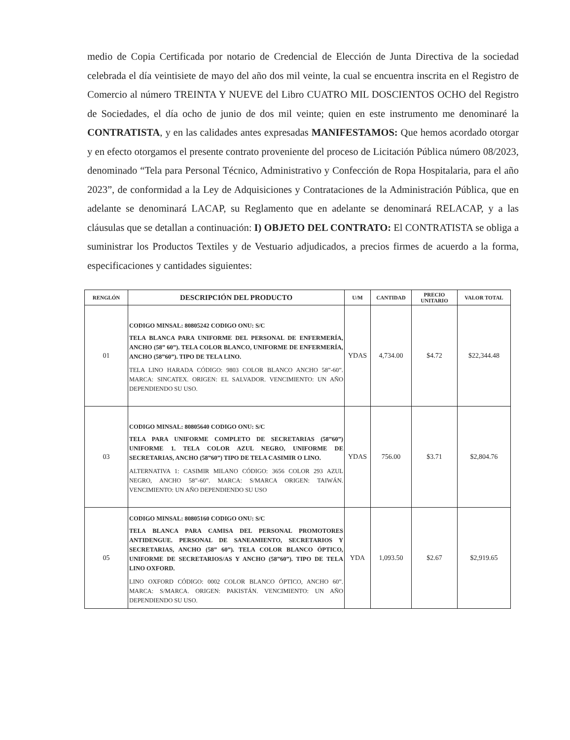medio de Copia Certificada por notario de Credencial de Elección de Junta Directiva de la sociedad celebrada el día veintisiete de mayo del año dos mil veinte, la cual se encuentra inscrita en el Registro de Comercio al número TREINTA Y NUEVE del Libro CUATRO MIL DOSCIENTOS OCHO del Registro de Sociedades, el día ocho de junio de dos mil veinte; quien en este instrumento me denominaré la CONTRATISTA, y en las calidades antes expresadas MANIFESTAMOS: Que hemos acordado otorgar y en efecto otorgamos el presente contrato proveniente del proceso de Licitación Pública número 08/2023, denominado “Tela para Personal Técnico, Administrativo y Confección de Ropa Hospitalaria, para el año 2023”, de conformidad a la Ley de Adquisiciones y Contrataciones de la Administración Pública, que en adelante se denominará LACAP, su Reglamento que en adelante se denominará RELACAP, y a las cláusulas que se detallan a continuación: I) OBJETO DEL CONTRATO: El CONTRATISTA se obliga a suministrar los Productos Textiles y de Vestuario adjudicados, a precios firmes de acuerdo a la forma, especificaciones y cantidades siguientes:
| RENGLÓN | DESCRIPCIÓN DEL PRODUCTO | U/M | CANTIDAD | PRECIO UNITARIO | VALOR TOTAL |
| --- | --- | --- | --- | --- | --- |
| 01 | CODIGO MINSAL: 80805242 CODIGO ONU: S/C TELA BLANCA PARA UNIFORME DEL PERSONAL DE ENFERMERÍA, ANCHO (58” 60”). TELA COLOR BLANCO, UNIFORME DE ENFERMERÍA, ANCHO (58”60”). TIPO DE TELA LINO. TELA LINO HARADA CÓDIGO: 9803 COLOR BLANCO ANCHO 58”-60”. MARCA: SINCATEX. ORIGEN: EL SALVADOR. VENCIMIENTO: UN AÑO DEPENDIENDO SU USO. | YDAS | 4,734.00 | $4.72 | $22,344.48 |
| 03 | CODIGO MINSAL: 80805640 CODIGO ONU: S/C TELA PARA UNIFORME COMPLETO DE SECRETARIAS (58”60”) UNIFORME 1. TELA COLOR AZUL NEGRO, UNIFORME DE SECRETARIAS, ANCHO (58”60”) TIPO DE TELA CASIMIR O LINO. ALTERNATIVA 1: CASIMIR MILANO CÓDIGO: 3656 COLOR 293 AZUL NEGRO, ANCHO 58”-60”. MARCA: S/MARCA ORIGEN: TAIWÁN. VENCIMIENTO: UN AÑO DEPENDIENDO SU USO | YDAS | 756.00 | $3.71 | $2,804.76 |
| 05 | CODIGO MINSAL: 80805160 CODIGO ONU: S/C TELA BLANCA PARA CAMISA DEL PERSONAL PROMOTORES ANTIDENGUE. PERSONAL DE SANEAMIENTO, SECRETARIOS Y SECRETARIAS, ANCHO (58” 60”). TELA COLOR BLANCO ÓPTICO, UNIFORME DE SECRETARIOS/AS Y ANCHO (58”60”). TIPO DE TELA LINO OXFORD. LINO OXFORD CÓDIGO: 0002 COLOR BLANCO ÓPTICO, ANCHO 60”. MARCA: S/MARCA. ORIGEN: PAKISTÁN. VENCIMIENTO: UN AÑO DEPENDIENDO SU USO. | YDA | 1,093.50 | $2.67 | $2,919.65 |